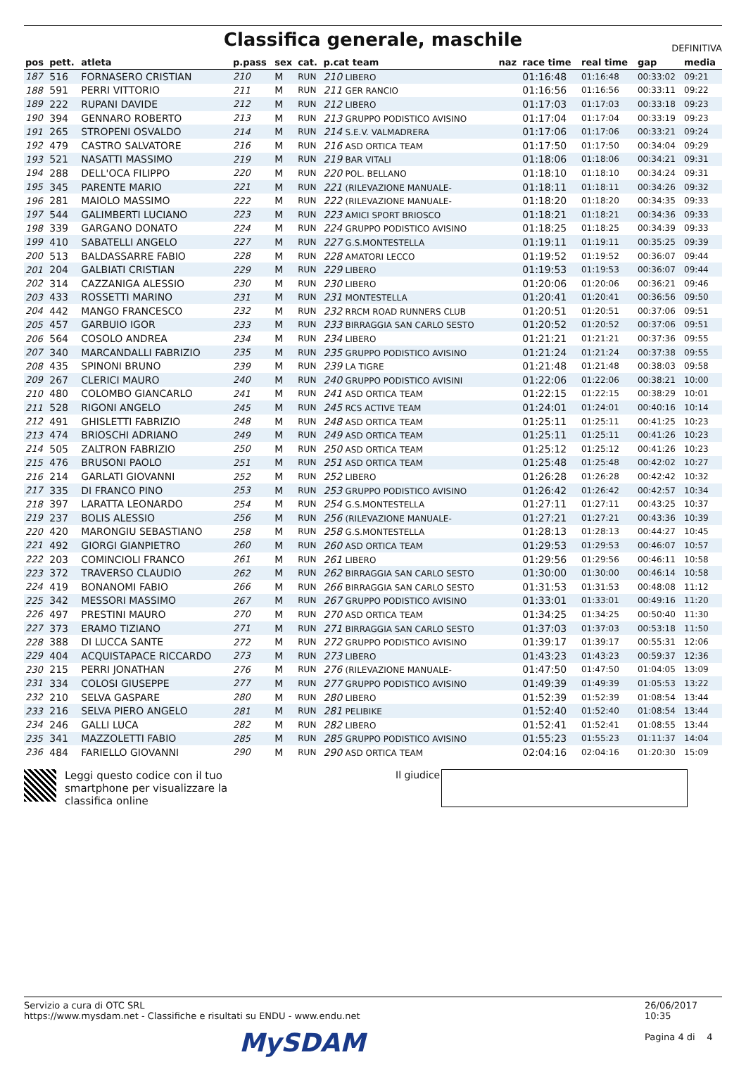Classifica generale, maschile
DEFINITIVA
| pos | pett. | atleta | p.pass | sex | cat. | p.cat team | naz | race time | real time | gap | media |
| --- | --- | --- | --- | --- | --- | --- | --- | --- | --- | --- | --- |
| 187 | 516 | FORNASERO CRISTIAN | 210 | M | RUN | 210 LIBERO | | 01:16:48 | 01:16:48 | 00:33:02 | 09:21 |
| 188 | 591 | PERRI VITTORIO | 211 | M | RUN | 211 GER RANCIO | | 01:16:56 | 01:16:56 | 00:33:11 | 09:22 |
| 189 | 222 | RUPANI DAVIDE | 212 | M | RUN | 212 LIBERO | | 01:17:03 | 01:17:03 | 00:33:18 | 09:23 |
| 190 | 394 | GENNARO ROBERTO | 213 | M | RUN | 213 GRUPPO PODISTICO AVISINO | | 01:17:04 | 01:17:04 | 00:33:19 | 09:23 |
| 191 | 265 | STROPENI OSVALDO | 214 | M | RUN | 214 S.E.V. VALMADRERA | | 01:17:06 | 01:17:06 | 00:33:21 | 09:24 |
| 192 | 479 | CASTRO SALVATORE | 216 | M | RUN | 216 ASD ORTICA TEAM | | 01:17:50 | 01:17:50 | 00:34:04 | 09:29 |
| 193 | 521 | NASATTI MASSIMO | 219 | M | RUN | 219 BAR VITALI | | 01:18:06 | 01:18:06 | 00:34:21 | 09:31 |
| 194 | 288 | DELL'OCA FILIPPO | 220 | M | RUN | 220 POL. BELLANO | | 01:18:10 | 01:18:10 | 00:34:24 | 09:31 |
| 195 | 345 | PARENTE MARIO | 221 | M | RUN | 221 (RILEVAZIONE MANUALE- | | 01:18:11 | 01:18:11 | 00:34:26 | 09:32 |
| 196 | 281 | MAIOLO MASSIMO | 222 | M | RUN | 222 (RILEVAZIONE MANUALE- | | 01:18:20 | 01:18:20 | 00:34:35 | 09:33 |
| 197 | 544 | GALIMBERTI LUCIANO | 223 | M | RUN | 223 AMICI SPORT BRIOSCO | | 01:18:21 | 01:18:21 | 00:34:36 | 09:33 |
| 198 | 339 | GARGANO DONATO | 224 | M | RUN | 224 GRUPPO PODISTICO AVISINO | | 01:18:25 | 01:18:25 | 00:34:39 | 09:33 |
| 199 | 410 | SABATELLI ANGELO | 227 | M | RUN | 227 G.S.MONTESTELLA | | 01:19:11 | 01:19:11 | 00:35:25 | 09:39 |
| 200 | 513 | BALDASSARRE FABIO | 228 | M | RUN | 228 AMATORI LECCO | | 01:19:52 | 01:19:52 | 00:36:07 | 09:44 |
| 201 | 204 | GALBIATI CRISTIAN | 229 | M | RUN | 229 LIBERO | | 01:19:53 | 01:19:53 | 00:36:07 | 09:44 |
| 202 | 314 | CAZZANIGA ALESSIO | 230 | M | RUN | 230 LIBERO | | 01:20:06 | 01:20:06 | 00:36:21 | 09:46 |
| 203 | 433 | ROSSETTI MARINO | 231 | M | RUN | 231 MONTESTELLA | | 01:20:41 | 01:20:41 | 00:36:56 | 09:50 |
| 204 | 442 | MANGO FRANCESCO | 232 | M | RUN | 232 RRCM ROAD RUNNERS CLUB | | 01:20:51 | 01:20:51 | 00:37:06 | 09:51 |
| 205 | 457 | GARBUIO IGOR | 233 | M | RUN | 233 BIRRAGGIA SAN CARLO SESTO | | 01:20:52 | 01:20:52 | 00:37:06 | 09:51 |
| 206 | 564 | COSOLO ANDREA | 234 | M | RUN | 234 LIBERO | | 01:21:21 | 01:21:21 | 00:37:36 | 09:55 |
| 207 | 340 | MARCANDALLI FABRIZIO | 235 | M | RUN | 235 GRUPPO PODISTICO AVISINO | | 01:21:24 | 01:21:24 | 00:37:38 | 09:55 |
| 208 | 435 | SPINONI BRUNO | 239 | M | RUN | 239 LA TIGRE | | 01:21:48 | 01:21:48 | 00:38:03 | 09:58 |
| 209 | 267 | CLERICI MAURO | 240 | M | RUN | 240 GRUPPO PODISTICO AVISINI | | 01:22:06 | 01:22:06 | 00:38:21 | 10:00 |
| 210 | 480 | COLOMBO GIANCARLO | 241 | M | RUN | 241 ASD ORTICA TEAM | | 01:22:15 | 01:22:15 | 00:38:29 | 10:01 |
| 211 | 528 | RIGONI ANGELO | 245 | M | RUN | 245 RCS ACTIVE TEAM | | 01:24:01 | 01:24:01 | 00:40:16 | 10:14 |
| 212 | 491 | GHISLETTI FABRIZIO | 248 | M | RUN | 248 ASD ORTICA TEAM | | 01:25:11 | 01:25:11 | 00:41:25 | 10:23 |
| 213 | 474 | BRIOSCHI ADRIANO | 249 | M | RUN | 249 ASD ORTICA TEAM | | 01:25:11 | 01:25:11 | 00:41:26 | 10:23 |
| 214 | 505 | ZALTRON FABRIZIO | 250 | M | RUN | 250 ASD ORTICA TEAM | | 01:25:12 | 01:25:12 | 00:41:26 | 10:23 |
| 215 | 476 | BRUSONI PAOLO | 251 | M | RUN | 251 ASD ORTICA TEAM | | 01:25:48 | 01:25:48 | 00:42:02 | 10:27 |
| 216 | 214 | GARLATI GIOVANNI | 252 | M | RUN | 252 LIBERO | | 01:26:28 | 01:26:28 | 00:42:42 | 10:32 |
| 217 | 335 | DI FRANCO PINO | 253 | M | RUN | 253 GRUPPO PODISTICO AVISINO | | 01:26:42 | 01:26:42 | 00:42:57 | 10:34 |
| 218 | 397 | LARATTA LEONARDO | 254 | M | RUN | 254 G.S.MONTESTELLA | | 01:27:11 | 01:27:11 | 00:43:25 | 10:37 |
| 219 | 237 | BOLIS ALESSIO | 256 | M | RUN | 256 (RILEVAZIONE MANUALE- | | 01:27:21 | 01:27:21 | 00:43:36 | 10:39 |
| 220 | 420 | MARONGIU SEBASTIANO | 258 | M | RUN | 258 G.S.MONTESTELLA | | 01:28:13 | 01:28:13 | 00:44:27 | 10:45 |
| 221 | 492 | GIORGI GIANPIETRO | 260 | M | RUN | 260 ASD ORTICA TEAM | | 01:29:53 | 01:29:53 | 00:46:07 | 10:57 |
| 222 | 203 | COMINCIOLI FRANCO | 261 | M | RUN | 261 LIBERO | | 01:29:56 | 01:29:56 | 00:46:11 | 10:58 |
| 223 | 372 | TRAVERSO CLAUDIO | 262 | M | RUN | 262 BIRRAGGIA SAN CARLO SESTO | | 01:30:00 | 01:30:00 | 00:46:14 | 10:58 |
| 224 | 419 | BONANOMI FABIO | 266 | M | RUN | 266 BIRRAGGIA SAN CARLO SESTO | | 01:31:53 | 01:31:53 | 00:48:08 | 11:12 |
| 225 | 342 | MESSORI MASSIMO | 267 | M | RUN | 267 GRUPPO PODISTICO AVISINO | | 01:33:01 | 01:33:01 | 00:49:16 | 11:20 |
| 226 | 497 | PRESTINI MAURO | 270 | M | RUN | 270 ASD ORTICA TEAM | | 01:34:25 | 01:34:25 | 00:50:40 | 11:30 |
| 227 | 373 | ERAMO TIZIANO | 271 | M | RUN | 271 BIRRAGGIA SAN CARLO SESTO | | 01:37:03 | 01:37:03 | 00:53:18 | 11:50 |
| 228 | 388 | DI LUCCA SANTE | 272 | M | RUN | 272 GRUPPO PODISTICO AVISINO | | 01:39:17 | 01:39:17 | 00:55:31 | 12:06 |
| 229 | 404 | ACQUISTAPACE RICCARDO | 273 | M | RUN | 273 LIBERO | | 01:43:23 | 01:43:23 | 00:59:37 | 12:36 |
| 230 | 215 | PERRI JONATHAN | 276 | M | RUN | 276 (RILEVAZIONE MANUALE- | | 01:47:50 | 01:47:50 | 01:04:05 | 13:09 |
| 231 | 334 | COLOSI GIUSEPPE | 277 | M | RUN | 277 GRUPPO PODISTICO AVISINO | | 01:49:39 | 01:49:39 | 01:05:53 | 13:22 |
| 232 | 210 | SELVA GASPARE | 280 | M | RUN | 280 LIBERO | | 01:52:39 | 01:52:39 | 01:08:54 | 13:44 |
| 233 | 216 | SELVA PIERO ANGELO | 281 | M | RUN | 281 PELIBIKE | | 01:52:40 | 01:52:40 | 01:08:54 | 13:44 |
| 234 | 246 | GALLI LUCA | 282 | M | RUN | 282 LIBERO | | 01:52:41 | 01:52:41 | 01:08:55 | 13:44 |
| 235 | 341 | MAZZOLETTI FABIO | 285 | M | RUN | 285 GRUPPO PODISTICO AVISINO | | 01:55:23 | 01:55:23 | 01:11:37 | 14:04 |
| 236 | 484 | FARIELLO GIOVANNI | 290 | M | RUN | 290 ASD ORTICA TEAM | | 02:04:16 | 02:04:16 | 01:20:30 | 15:09 |
Leggi questo codice con il tuo smartphone per visualizzare la classifica online
Il giudice
Servizio a cura di OTC SRL
https://www.mysdam.net - Classifiche e risultati su ENDU - www.endu.net
26/06/2017 10:35
Pagina 4 di 4
MySDAM